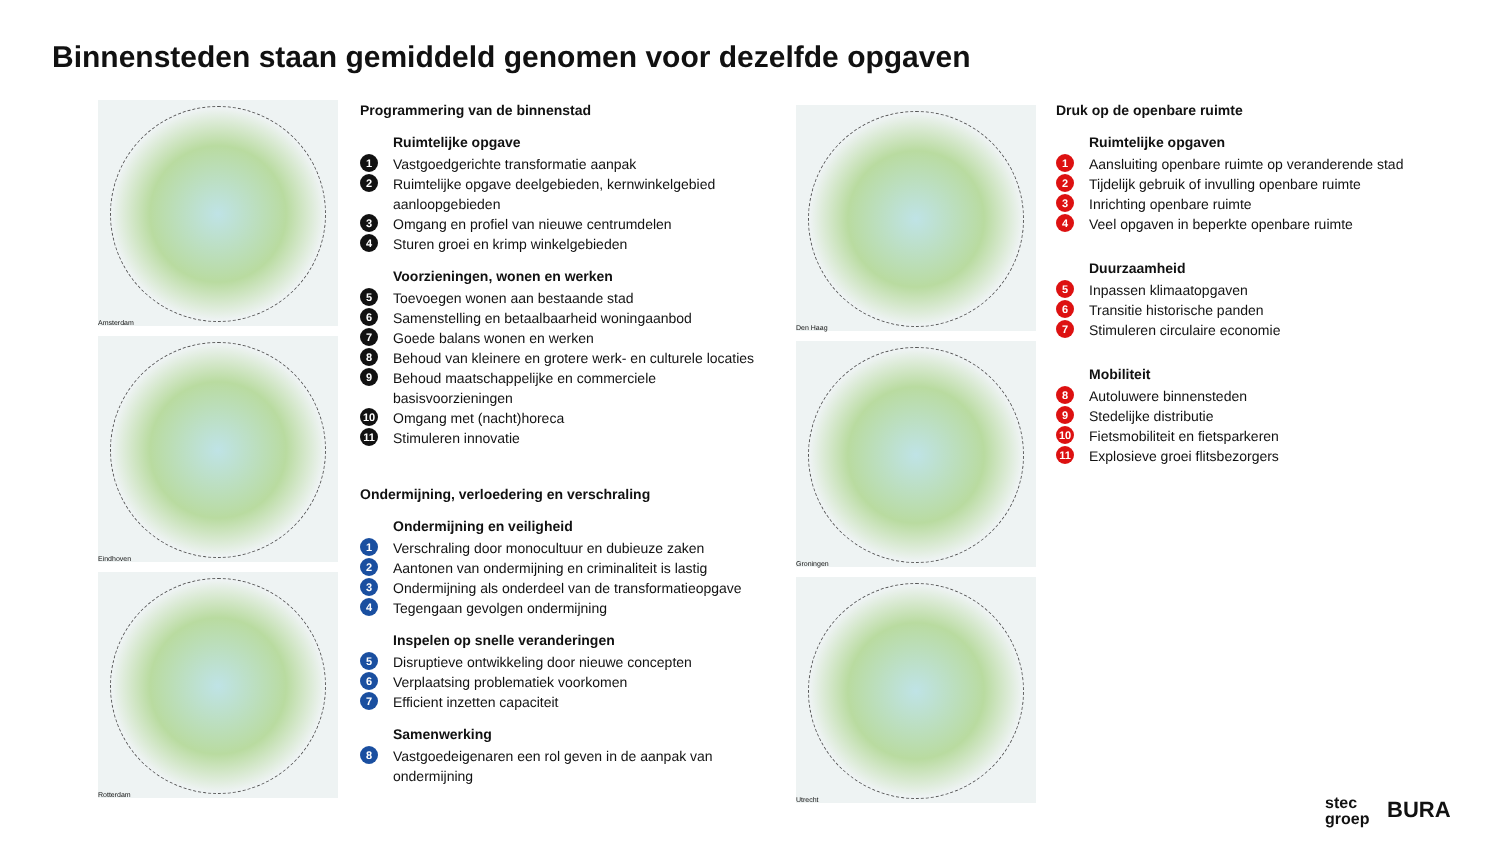Binnensteden staan gemiddeld genomen voor dezelfde opgaven
Amsterdam
Eindhoven
Rotterdam
Programmering van de binnenstad
Ruimtelijke opgave
1 Vastgoedgerichte transformatie aanpak
2 Ruimtelijke opgave deelgebieden, kernwinkelgebied aanloopgebieden
3 Omgang en profiel van nieuwe centrumdelen
4 Sturen groei en krimp winkelgebieden
Voorzieningen, wonen en werken
5 Toevoegen wonen aan bestaande stad
6 Samenstelling en betaalbaarheid woningaanbod
7 Goede balans wonen en werken
8 Behoud van kleinere en grotere werk- en culturele locaties
9 Behoud maatschappelijke en commerciele basisvoorzieningen
10 Omgang met (nacht)horeca
11 Stimuleren innovatie
Ondermijning, verloedering en verschraling
Ondermijning en veiligheid
1 Verschraling door monocultuur en dubieuze zaken
2 Aantonen van ondermijning en criminaliteit is lastig
3 Ondermijning als onderdeel van de transformatieopgave
4 Tegengaan gevolgen ondermijning
Inspelen op snelle veranderingen
5 Disruptieve ontwikkeling door nieuwe concepten
6 Verplaatsing problematiek voorkomen
7 Efficient inzetten capaciteit
Samenwerking
8 Vastgoedeigenaren een rol geven in de aanpak van ondermijning
Den Haag
Groningen
Utrecht
Druk op de openbare ruimte
Ruimtelijke opgaven
1 Aansluiting openbare ruimte op veranderende stad
2 Tijdelijk gebruik of invulling openbare ruimte
3 Inrichting openbare ruimte
4 Veel opgaven in beperkte openbare ruimte
Duurzaamheid
5 Inpassen klimaatopgaven
6 Transitie historische panden
7 Stimuleren circulaire economie
Mobiliteit
8 Autoluwere binnensteden
9 Stedelijke distributie
10 Fietsmobiliteit en fietsparkeren
11 Explosieve groei flitsbezorgers
stec
groep
BURA